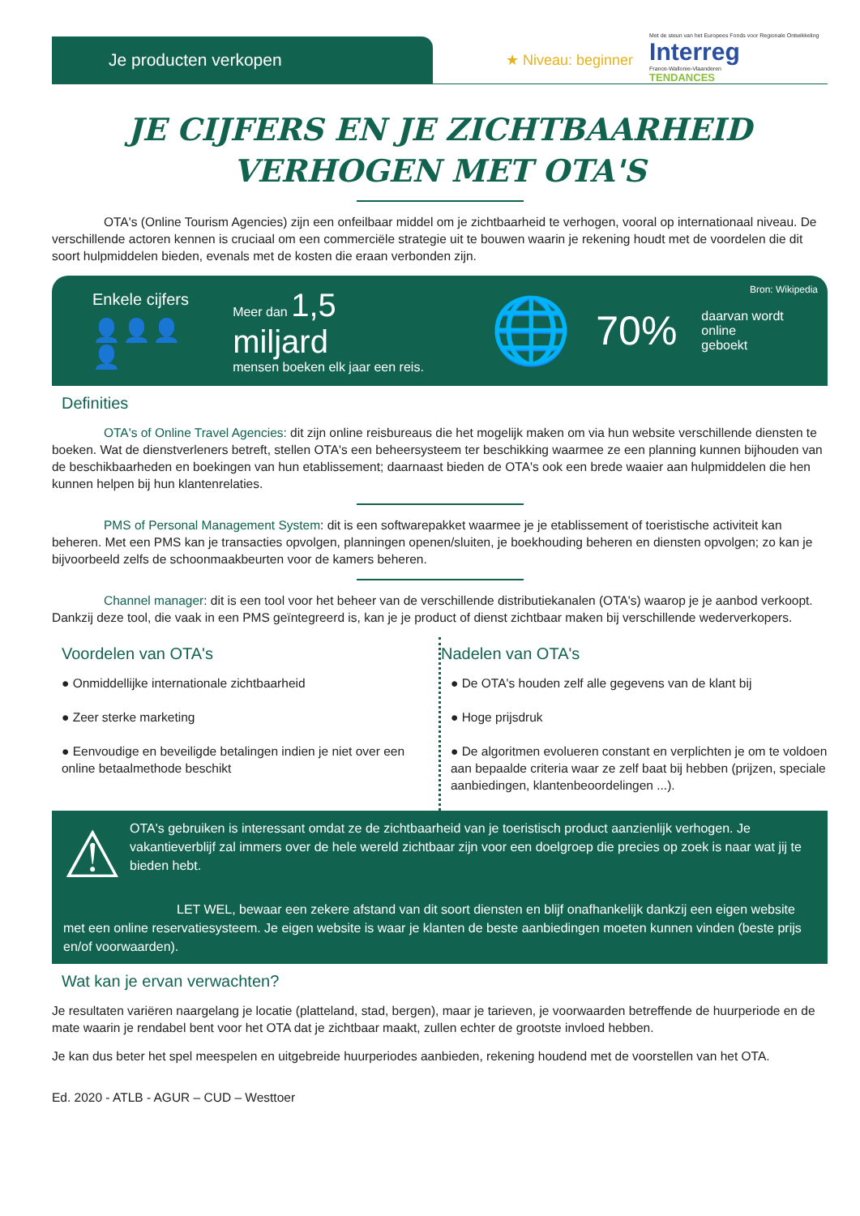Je producten verkopen
★ Niveau: beginner
Met de steun van het Europees Fonds voor Regionale Ontwikkeling
Interreg
France-Wallonie-Vlaanderen
TENDANCES
JE CIJFERS EN JE ZICHTBAARHEID
VERHOGEN MET OTA'S
OTA's (Online Tourism Agencies) zijn een onfeilbaar middel om je zichtbaarheid te verhogen, vooral op internationaal niveau. De verschillende actoren kennen is cruciaal om een commerciële strategie uit te bouwen waarin je rekening houdt met de voordelen die dit soort hulpmiddelen bieden, evenals met de kosten die eraan verbonden zijn.
Enkele cijfers
👤👤👤👤
Meer dan 1,5 miljard
mensen boeken elk jaar een reis.
🌐
70%
daarvan wordt online
geboekt
Bron: Wikipedia
Definities
OTA's of Online Travel Agencies: dit zijn online reisbureaus die het mogelijk maken om via hun website verschillende diensten te boeken. Wat de dienstverleners betreft, stellen OTA's een beheersysteem ter beschikking waarmee ze een planning kunnen bijhouden van de beschikbaarheden en boekingen van hun etablissement; daarnaast bieden de OTA's ook een brede waaier aan hulpmiddelen die hen kunnen helpen bij hun klantenrelaties.
PMS of Personal Management System: dit is een softwarepakket waarmee je je etablissement of toeristische activiteit kan beheren. Met een PMS kan je transacties opvolgen, planningen openen/sluiten, je boekhouding beheren en diensten opvolgen; zo kan je bijvoorbeeld zelfs de schoonmaakbeurten voor de kamers beheren.
Channel manager: dit is een tool voor het beheer van de verschillende distributiekanalen (OTA's) waarop je je aanbod verkoopt. Dankzij deze tool, die vaak in een PMS geïntegreerd is, kan je je product of dienst zichtbaar maken bij verschillende wederverkopers.
Voordelen van OTA's
● Onmiddellijke internationale zichtbaarheid
● Zeer sterke marketing
● Eenvoudige en beveiligde betalingen indien je niet over een online betaalmethode beschikt
Nadelen van OTA's
● De OTA's houden zelf alle gegevens van de klant bij
● Hoge prijsdruk
● De algoritmen evolueren constant en verplichten je om te voldoen aan bepaalde criteria waar ze zelf baat bij hebben (prijzen, speciale aanbiedingen, klantenbeoordelingen ...).
⚠
OTA's gebruiken is interessant omdat ze de zichtbaarheid van je toeristisch product aanzienlijk verhogen. Je vakantieverblijf zal immers over de hele wereld zichtbaar zijn voor een doelgroep die precies op zoek is naar wat jij te bieden hebt.
LET WEL, bewaar een zekere afstand van dit soort diensten en blijf onafhankelijk dankzij een eigen website met een online reservatiesysteem. Je eigen website is waar je klanten de beste aanbiedingen moeten kunnen vinden (beste prijs en/of voorwaarden).
Wat kan je ervan verwachten?
Je resultaten variëren naargelang je locatie (platteland, stad, bergen), maar je tarieven, je voorwaarden betreffende de huurperiode en de mate waarin je rendabel bent voor het OTA dat je zichtbaar maakt, zullen echter de grootste invloed hebben.
Je kan dus beter het spel meespelen en uitgebreide huurperiodes aanbieden, rekening houdend met de voorstellen van het OTA.
Ed. 2020 - ATLB - AGUR – CUD – Westtoer